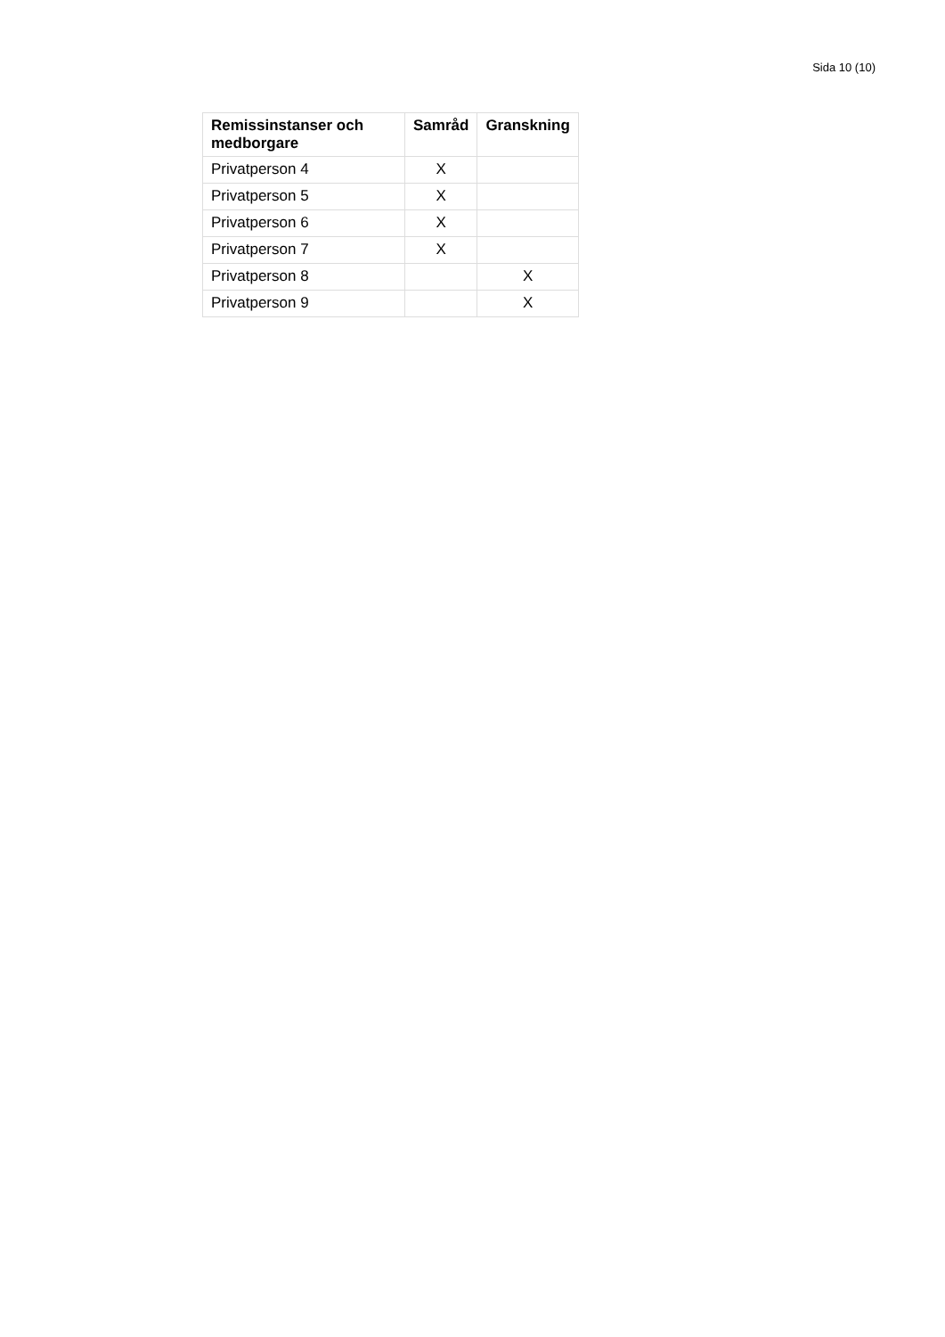Sida 10 (10)
| Remissinstanser och medborgare | Samråd | Granskning |
| --- | --- | --- |
| Privatperson 4 | X | |
| Privatperson 5 | X | |
| Privatperson 6 | X | |
| Privatperson 7 | X | |
| Privatperson 8 | | X |
| Privatperson 9 | | X |